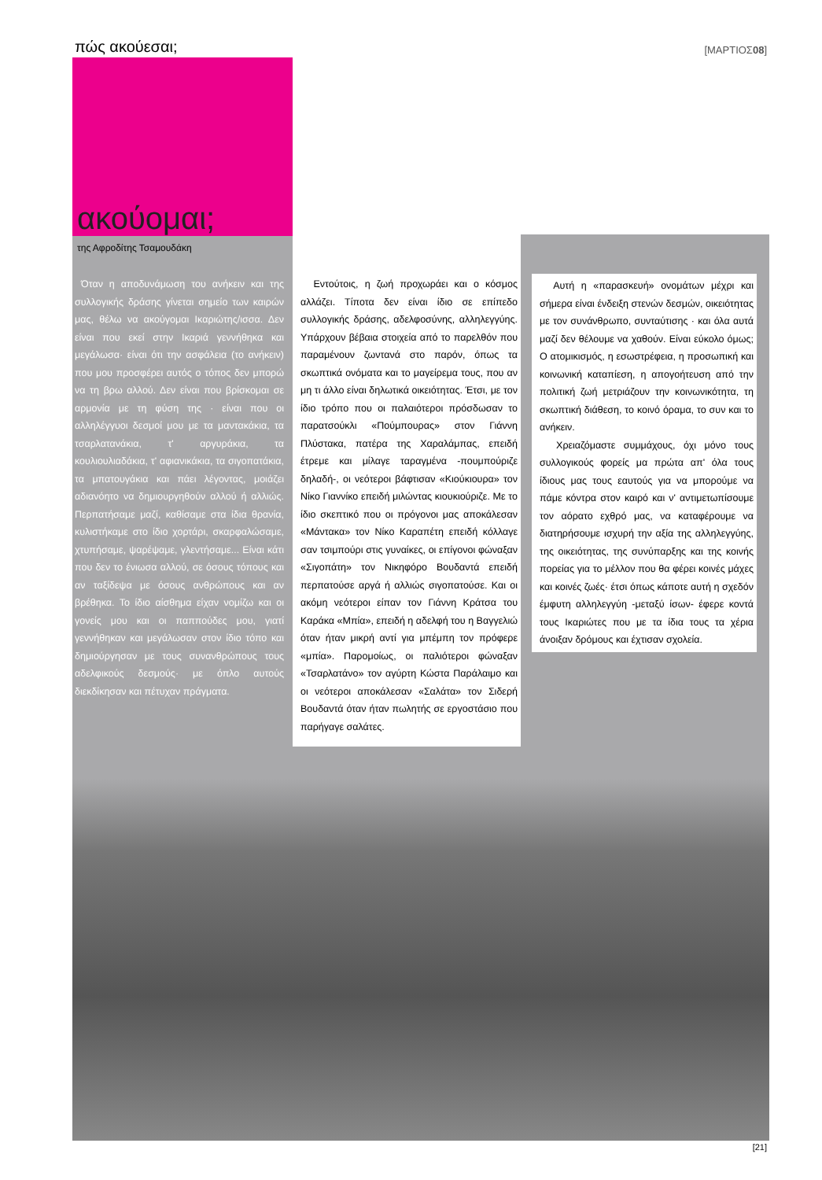πώς ακούεσαι; [ΜΑΡΤΙΟΣ08]
ακούομαι;
της Αφροδίτης Τσαμουδάκη
Όταν η αποδυνάμωση του ανήκειν και της συλλογικής δράσης γίνεται σημείο των καιρών μας, θέλω να ακούγομαι Ικαριώτης/ισσα. Δεν είναι που εκεί στην Ικαριά γεννήθηκα και μεγάλωσα· είναι ότι την ασφάλεια (το ανήκειν) που μου προσφέρει αυτός ο τόπος δεν μπορώ να τη βρω αλλού. Δεν είναι που βρίσκομαι σε αρμονία με τη φύση της · είναι που οι αλληλέγγυοι δεσμοί μου με τα μαντακάκια, τα τσαρλατανάκια, τ' αργυράκια, τα κουλιουλιαδάκια, τ' αφιανικάκια, τα σιγοπατάκια, τα μπατουγάκια και πάει λέγοντας, μοιάζει αδιανόητο να δημιουργηθούν αλλού ή αλλιώς. Περπατήσαμε μαζί, καθίσαμε στα ίδια θρανία, κυλιστήκαμε στο ίδιο χορτάρι, σκαρφαλώσαμε, χτυπήσαμε, ψαρέψαμε, γλεντήσαμε... Είναι κάτι που δεν το ένιωσα αλλού, σε όσους τόπους και αν ταξίδεψα με όσους ανθρώπους και αν βρέθηκα. Το ίδιο αίσθημα είχαν νομίζω και οι γονείς μου και οι παππούδες μου, γιατί γεννήθηκαν και μεγάλωσαν στον ίδιο τόπο και δημιούργησαν με τους συνανθρώπους τους αδελφικούς δεσμούς· με όπλο αυτούς διεκδίκησαν και πέτυχαν πράγματα.
Εντούτοις, η ζωή προχωράει και ο κόσμος αλλάζει. Τίποτα δεν είναι ίδιο σε επίπεδο συλλογικής δράσης, αδελφοσύνης, αλληλεγγύης. Υπάρχουν βέβαια στοιχεία από το παρελθόν που παραμένουν ζωντανά στο παρόν, όπως τα σκωπτικά ονόματα και το μαγείρεμα τους, που αν μη τι άλλο είναι δηλωτικά οικειότητας. Έτσι, με τον ίδιο τρόπο που οι παλαιότεροι πρόσδωσαν το παρατσούκλι «Πούμπουρας» στον Γιάννη Πλύστακα, πατέρα της Χαραλάμπας, επειδή έτρεμε και μίλαγε ταραγμένα -πουμπούριζε δηλαδή-, οι νεότεροι βάφτισαν «Κιούκιουρα» τον Νίκο Γιαννίκο επειδή μιλώντας κιουκιούριζε. Με το ίδιο σκεπτικό που οι πρόγονοι μας αποκάλεσαν «Μάντακα» τον Νίκο Καραπέτη επειδή κόλλαγε σαν τσιμπούρι στις γυναίκες, οι επίγονοι φώναξαν «Σιγοπάτη» τον Νικηφόρο Βουδαντά επειδή περπατούσε αργά ή αλλιώς σιγοπατούσε. Και οι ακόμη νεότεροι είπαν τον Γιάννη Κράτσα του Καράκα «Μπία», επειδή η αδελφή του η Βαγγελιώ όταν ήταν μικρή αντί για μπέμπη τον πρόφερε «μπία». Παρομοίως, οι παλιότεροι φώναξαν «Τσαρλατάνο» τον αγύρτη Κώστα Παράλαιμο και οι νεότεροι αποκάλεσαν «Σαλάτα» τον Σιδερή Βουδαντά όταν ήταν πωλητής σε εργοστάσιο που παρήγαγε σαλάτες.
Αυτή η «παρασκευή» ονομάτων μέχρι και σήμερα είναι ένδειξη στενών δεσμών, οικειότητας με τον συνάνθρωπο, συνταύτισης · και όλα αυτά μαζί δεν θέλουμε να χαθούν. Είναι εύκολο όμως; Ο ατομικισμός, η εσωστρέφεια, η προσωπική και κοινωνική καταπίεση, η απογοήτευση από την πολιτική ζωή μετριάζουν την κοινωνικότητα, τη σκωπτική διάθεση, το κοινό όραμα, το συν και το ανήκειν.
Χρειαζόμαστε συμμάχους, όχι μόνο τους συλλογικούς φορείς μα πρώτα απ' όλα τους ίδιους μας τους εαυτούς για να μπορούμε να πάμε κόντρα στον καιρό και ν' αντιμετωπίσουμε τον αόρατο εχθρό μας, να καταφέρουμε να διατηρήσουμε ισχυρή την αξία της αλληλεγγύης, της οικειότητας, της συνύπαρξης και της κοινής πορείας για το μέλλον που θα φέρει κοινές μάχες και κοινές ζωές· έτσι όπως κάποτε αυτή η σχεδόν έμφυτη αλληλεγγύη -μεταξύ ίσων- έφερε κοντά τους Ικαριώτες που με τα ίδια τους τα χέρια άνοιξαν δρόμους και έχτισαν σχολεία.
[21]